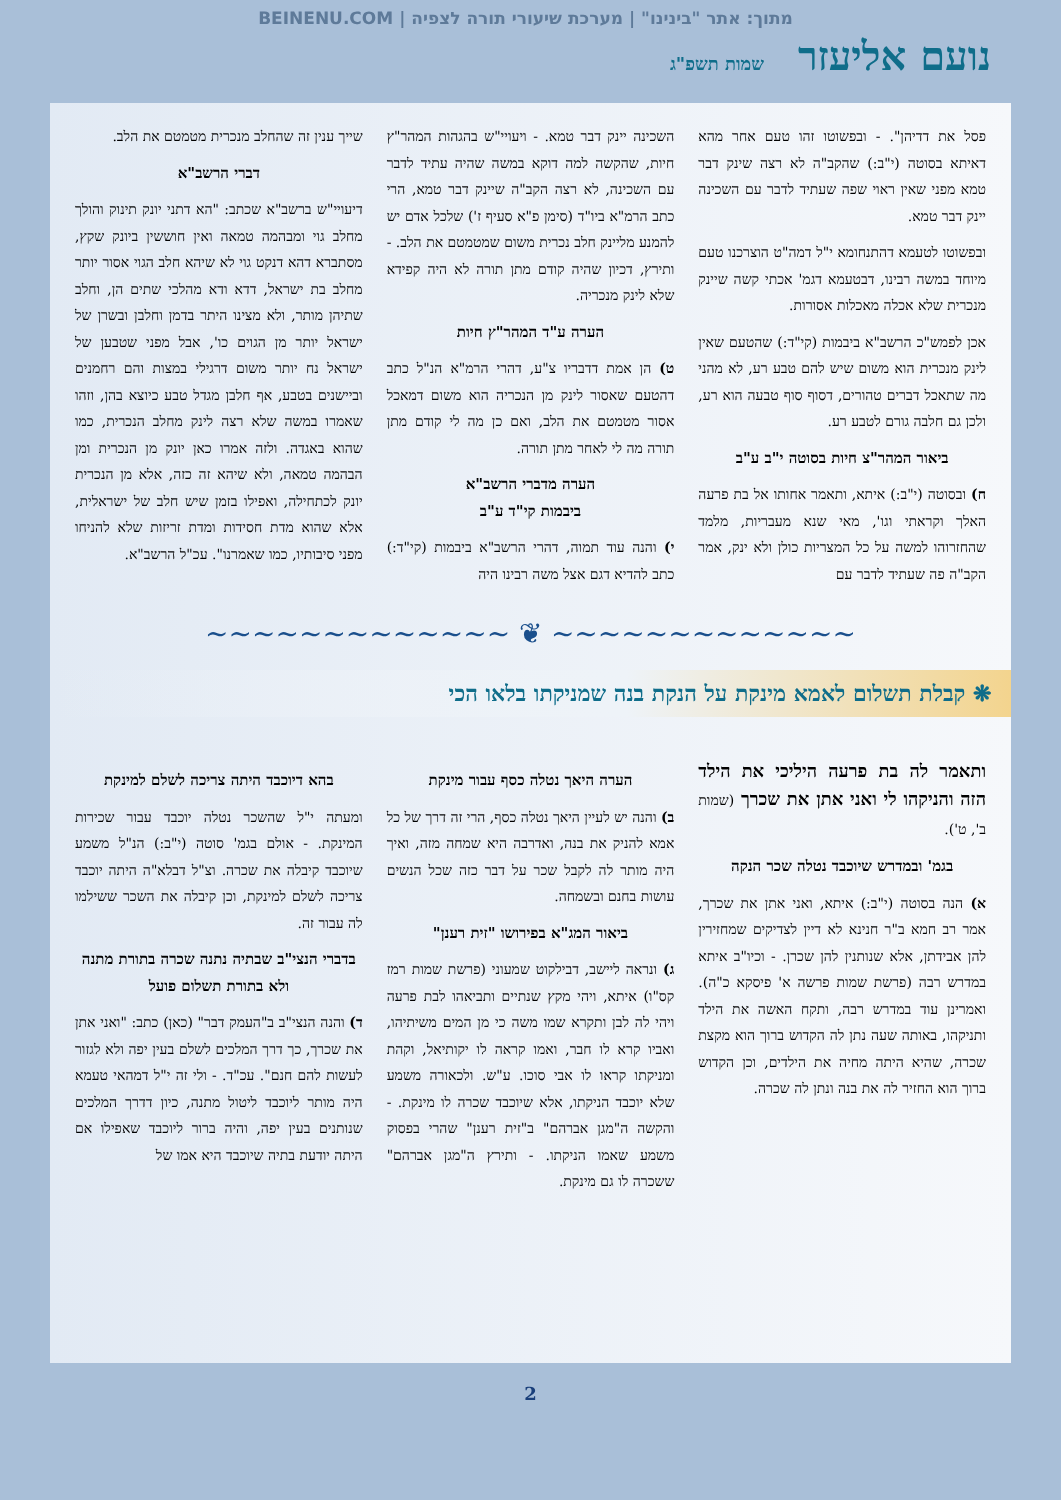מתוך: אתר "בינינו" | מערכת שיעורי תורה לצפיה | BEINENU.COM
נועם אליעזר שמות תשפ"ג
פסל את דדיהן". - ובפשוטו זהו טעם אחר מהא דאיתא בסוטה (י"ב:) שהקב"ה לא רצה שינק דבר טמא מפני שאין ראוי שפה שעתיד לדבר עם השכינה יינק דבר טמא.
ובפשוטו לטעמא דהתנחומא י"ל דמה"ט הוצרכנו טעם מיוחד במשה רבינו, דבטעמא דגמ' אכתי קשה שיינק מנכרית שלא אכלה מאכלות אסורות.
אכן לפמש"כ הרשב"א ביבמות (קי"ד:) שהטעם שאין לינק מנכרית הוא משום שיש להם טבע רע, לא מהני מה שתאכל דברים טהורים, דסוף סוף טבעה הוא רע, ולכן גם חלבה גורם לטבע רע.
ביאור המהר"צ חיות בסוטה י"ב ע"ב
ח) ובסוטה (י"ב:) איתא, ותאמר אחותו אל בת פרעה האלך וקראתי וגו', מאי שנא מעבריות, מלמד שהחזרוהו למשה על כל המצריות כולן ולא ינק, אמר הקב"ה פה שעתיד לדבר עם
השכינה יינק דבר טמא. - ויעויי"ש בהגהות המהר"ץ חיות, שהקשה למה דוקא במשה שהיה עתיד לדבר עם השכינה, לא רצה הקב"ה שיינק דבר טמא, הרי כתב הרמ"א ביו"ד (סימן פ"א סעיף ז') שלכל אדם יש להמנע מליינק חלב נכרית משום שמטמטם את הלב. - ותירץ, דכיון שהיה קודם מתן תורה לא היה קפידא שלא לינק מנכריה.
הערה ע"ד המהר"ץ חיות
ט) הן אמת דדבריו צ"ע, דהרי הרמ"א הנ"ל כתב דהטעם שאסור לינק מן הנכריה הוא משום דמאכל אסור מטמטם את הלב, ואם כן מה לי קודם מתן תורה מה לי לאחר מתן תורה.
הערה מדברי הרשב"א
ביבמות קי"ד ע"ב
י) והנה עוד תמוה, דהרי הרשב"א ביבמות (קי"ד:) כתב להדיא דגם אצל משה רבינו היה
שייך ענין זה שהחלב מנכרית מטמטם את הלב.
דברי הרשב"א
דיעויי"ש ברשב"א שכתב: "הא דתני יונק תינוק והולך מחלב גוי ומבהמה טמאה ואין חוששין ביונק שקץ, מסתברא דהא דנקט גוי לא שיהא חלב הגוי אסור יותר מחלב בת ישראל, דדא ודא מהלכי שתים הן, וחלב שתיהן מותר, ולא מצינו היתר בדמן וחלבן ובשרן של ישראל יותר מן הגוים כו', אבל מפני שטבען של ישראל נח יותר משום דרגילי במצות והם רחמנים וביישנים בטבע, אף חלבן מגדל טבע כיוצא בהן, וזהו שאמרו במשה שלא רצה לינק מחלב הנכרית, כמו שהוא באגדה. ולזה אמרו כאן יונק מן הנכרית ומן הבהמה טמאה, ולא שיהא זה כזה, אלא מן הנכרית יונק לכתחילה, ואפילו בזמן שיש חלב של ישראלית, אלא שהוא מדת חסידות ומדת זריזות שלא להניחו מפני סיבותיו, כמו שאמרנו". עכ"ל הרשב"א.
~~~~~~~~~~~~~ ❦ ~~~~~~~~~~~~~
❋ קבלת תשלום לאמא מינקת על הנקת בנה שמניקתו בלאו הכי
ותאמר לה בת פרעה היליכי את הילד הזה והניקהו לי ואני אתן את שכרך (שמות ב', ט').
בגמ' ובמדרש שיוכבד נטלה שכר הנקה
א) הנה בסוטה (י"ב:) איתא, ואני אתן את שכרך, אמר רב חמא ב"ר חנינא לא דיין לצדיקים שמחזירין להן אבידתן, אלא שנותנין להן שכרן. - וכיו"ב איתא במדרש רבה (פרשת שמות פרשה א' פיסקא כ"ה). ואמרינן עוד במדרש רבה, ותקח האשה את הילד ותניקהו, באותה שעה נתן לה הקדוש ברוך הוא מקצת שכרה, שהיא היתה מחיה את הילדים, וכן הקדוש ברוך הוא החזיר לה את בנה ונתן לה שכרה.
הערה היאך נטלה כסף עבור מינקת
ב) והנה יש לעיין היאך נטלה כסף, הרי זה דרך של כל אמא להניק את בנה, ואדרבה היא שמחה מזה, ואיך היה מותר לה לקבל שכר על דבר כזה שכל הנשים עושות בחנם ובשמחה.
ביאור המג"א בפירושו "זית רענן"
ג) ונראה ליישב, דבילקוט שמעוני (פרשת שמות רמז קס"ו) איתא, ויהי מקץ שנתיים ותביאהו לבת פרעה ויהי לה לבן ותקרא שמו משה כי מן המים משיתיהו, ואביו קרא לו חבר, ואמו קראה לו יקותיאל, וקהת ומניקתו קראו לו אבי סוכו. ע"ש. ולכאורה משמע שלא יוכבד הניקתו, אלא שיוכבד שכרה לו מינקת. - והקשה ה"מגן אברהם" ב"זית רענן" שהרי בפסוק משמע שאמו הניקתו. - ותירץ ה"מגן אברהם" ששכרה לו גם מינקת.
בהא דיוכבד היתה צריכה לשלם למינקת
ומעתה י"ל שהשכר נטלה יוכבד עבור שכירות המינקת. - אולם בגמ' סוטה (י"ב:) הנ"ל משמע שיוכבד קיבלה את שכרה. וצ"ל דבלא"ה היתה יוכבד צריכה לשלם למינקת, וכן קיבלה את השכר ששילמו לה עבור זה.
בדברי הנצי"ב שבתיה נתנה שכרה בתורת מתנה ולא בתורת תשלום פועל
ד) והנה הנצי"ב ב"העמק דבר" (כאן) כתב: "ואני אתן את שכרך, כך דרך המלכים לשלם בעין יפה ולא לגזור לעשות להם חנם". עכ"ד. - ולי זה י"ל דמהאי טעמא היה מותר ליוכבד ליטול מתנה, כיון דדרך המלכים שנותנים בעין יפה, והיה ברור ליוכבד שאפילו אם היתה יודעת בתיה שיוכבד היא אמו של
2